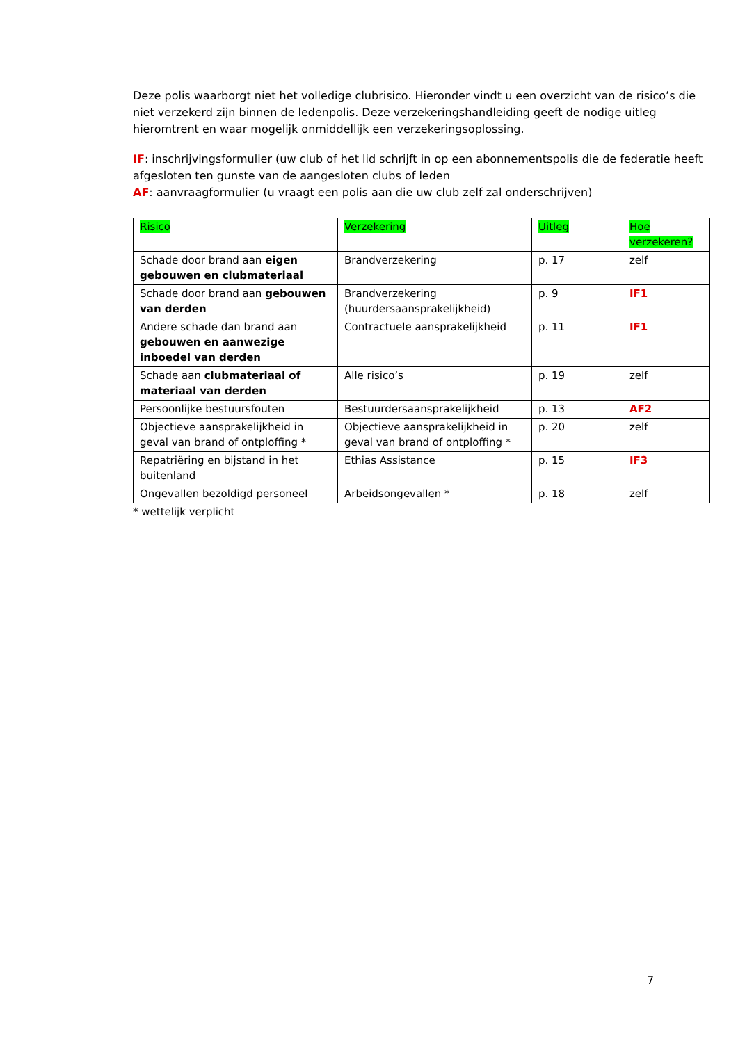Deze polis waarborgt niet het volledige clubrisico. Hieronder vindt u een overzicht van de risico’s die niet verzekerd zijn binnen de ledenpolis. Deze verzekeringshandleiding geeft de nodige uitleg hieromtrent en waar mogelijk onmiddellijk een verzekeringsoplossing.
IF: inschrijvingsformulier (uw club of het lid schrijft in op een abonnementspolis die de federatie heeft afgesloten ten gunste van de aangesloten clubs of leden
AF: aanvraagformulier (u vraagt een polis aan die uw club zelf zal onderschrijven)
| Risico | Verzekering | Uitleg | Hoe verzekeren? |
| Schade door brand aan eigen gebouwen en clubmateriaal | Brandverzekering | p. 17 | zelf |
| Schade door brand aan gebouwen van derden | Brandverzekering (huurdersaansprakelijkheid) | p. 9 | IF1 |
| Andere schade dan brand aan gebouwen en aanwezige inboedel van derden | Contractuele aansprakelijkheid | p. 11 | IF1 |
| Schade aan clubmateriaal of materiaal van derden | Alle risico’s | p. 19 | zelf |
| Persoonlijke bestuursfouten | Bestuurdersaansprakelijkheid | p. 13 | AF2 |
| Objectieve aansprakelijkheid in geval van brand of ontploffing * | Objectieve aansprakelijkheid in geval van brand of ontploffing * | p. 20 | zelf |
| Repatriëring en bijstand in het buitenland | Ethias Assistance | p. 15 | IF3 |
| Ongevallen bezoldigd personeel | Arbeidsongevallen * | p. 18 | zelf |
* wettelijk verplicht
7